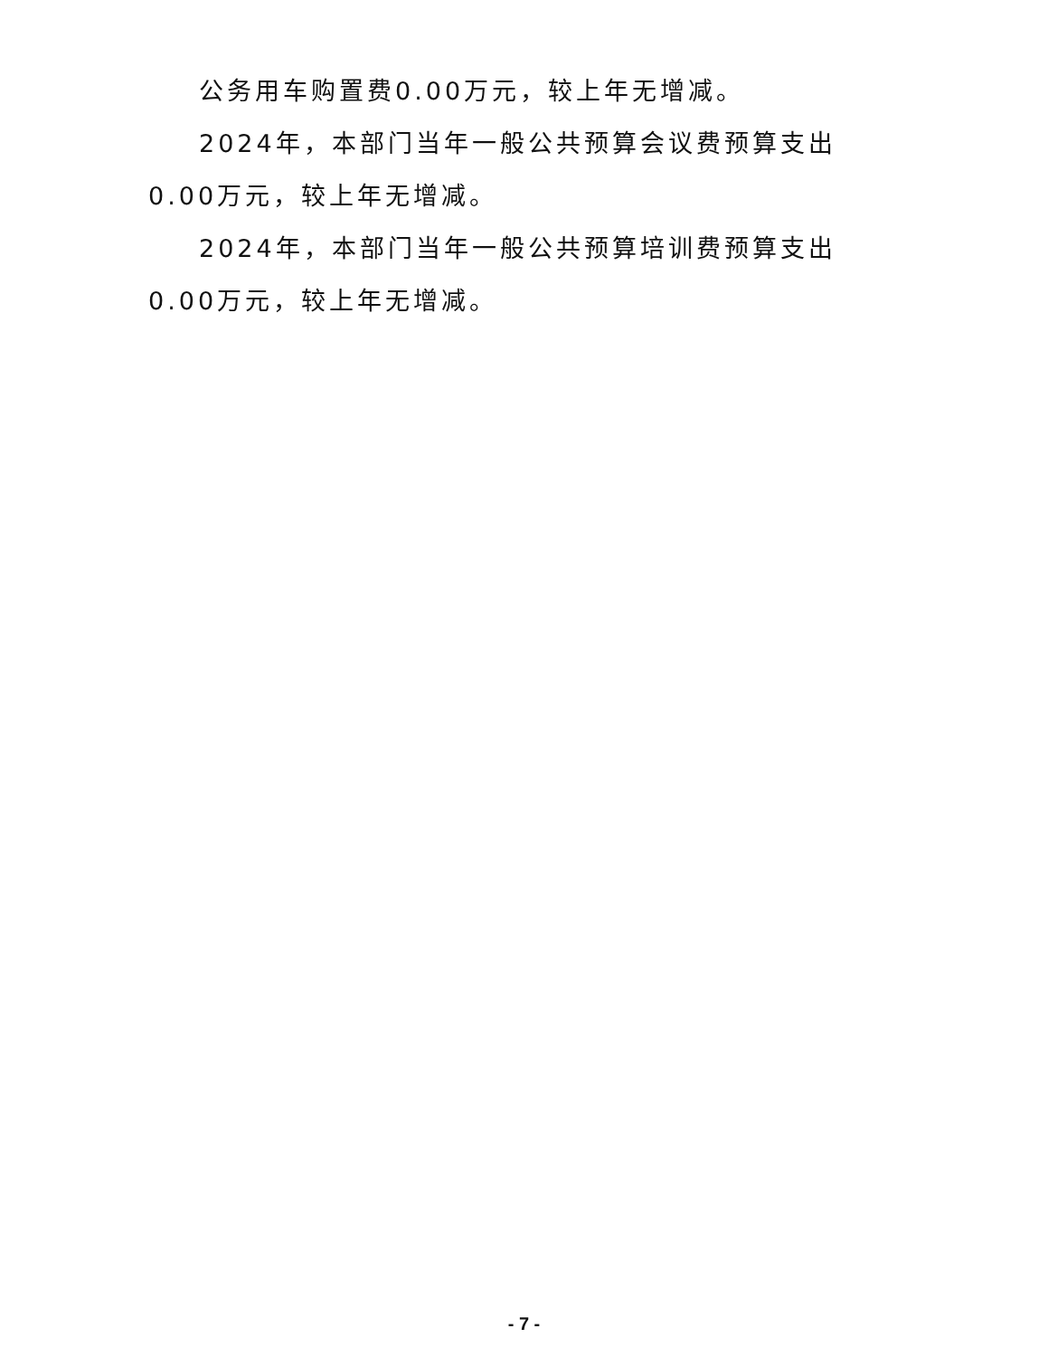公务用车购置费0.00万元，较上年无增减。
2024年，本部门当年一般公共预算会议费预算支出0.00万元，较上年无增减。
2024年，本部门当年一般公共预算培训费预算支出0.00万元，较上年无增减。
- 7 -